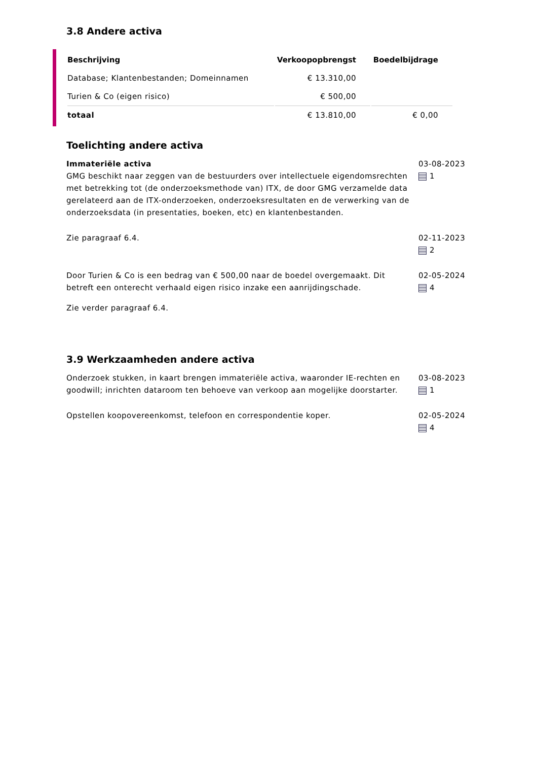3.8 Andere activa
| Beschrijving | Verkoopopbrengst | Boedelbijdrage |
| --- | --- | --- |
| Database; Klantenbestanden; Domeinnamen | € 13.310,00 | |
| Turien & Co (eigen risico) | € 500,00 | |
| totaal | € 13.810,00 | € 0,00 |
Toelichting andere activa
Immateriële activa
GMG beschikt naar zeggen van de bestuurders over intellectuele eigendomsrechten met betrekking tot (de onderzoeksmethode van) ITX, de door GMG verzamelde data gerelateerd aan de ITX-onderzoeken, onderzoeksresultaten en de verwerking van de onderzoeksdata (in presentaties, boeken, etc) en klantenbestanden.
03-08-2023
1
Zie paragraaf 6.4. 02-11-2023
2
Door Turien & Co is een bedrag van € 500,00 naar de boedel overgemaakt. Dit betreft een onterecht verhaald eigen risico inzake een aanrijdingschade.
Zie verder paragraaf 6.4.
02-05-2024
4
3.9 Werkzaamheden andere activa
Onderzoek stukken, in kaart brengen immateriële activa, waaronder IE-rechten en goodwill; inrichten dataroom ten behoeve van verkoop aan mogelijke doorstarter.
03-08-2023
1
Opstellen koopovereenkomst, telefoon en correspondentie koper. 02-05-2024
4